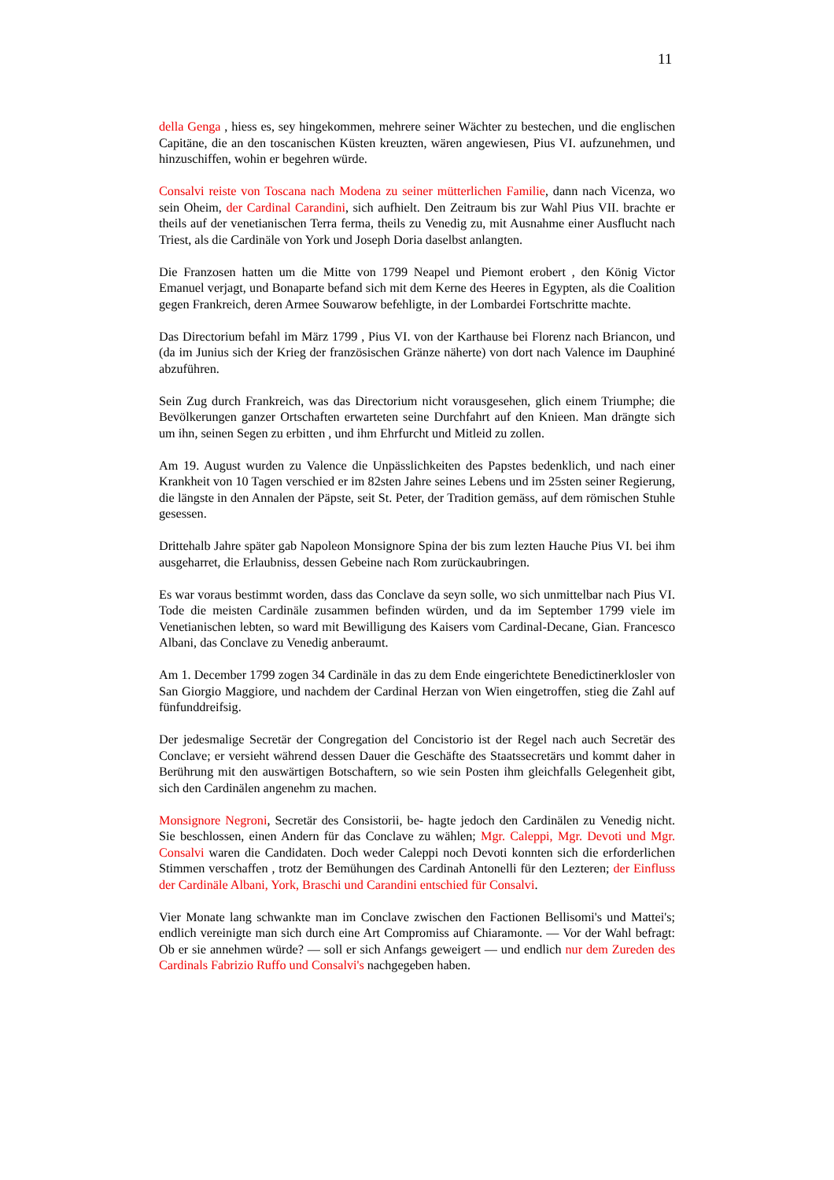11
della Genga , hiess es, sey hingekommen, mehrere seiner Wächter zu bestechen, und die englischen Capitäne, die an den toscanischen Küsten kreuzten, wären angewiesen, Pius VI. aufzunehmen, und hinzuschiffen, wohin er begehren würde.
Consalvi reiste von Toscana nach Modena zu seiner mütterlichen Familie, dann nach Vicenza, wo sein Oheim, der Cardinal Carandini, sich aufhielt. Den Zeitraum bis zur Wahl Pius VII. brachte er theils auf der venetianischen Terra ferma, theils zu Venedig zu, mit Ausnahme einer Ausflucht nach Triest, als die Cardinäle von York und Joseph Doria daselbst anlangten.
Die Franzosen hatten um die Mitte von 1799 Neapel und Piemont erobert , den König Victor Emanuel verjagt, und Bonaparte befand sich mit dem Kerne des Heeres in Egypten, als die Coalition gegen Frankreich, deren Armee Souwarow befehligte, in der Lombardei Fortschritte machte.
Das Directorium befahl im März 1799 , Pius VI. von der Karthause bei Florenz nach Briancon, und (da im Junius sich der Krieg der französischen Gränze näherte) von dort nach Valence im Dauphiné abzuführen.
Sein Zug durch Frankreich, was das Directorium nicht vorausgesehen, glich einem Triumphe; die Bevölkerungen ganzer Ortschaften erwarteten seine Durchfahrt auf den Knieen. Man drängte sich um ihn, seinen Segen zu erbitten , und ihm Ehrfurcht und Mitleid zu zollen.
Am 19. August wurden zu Valence die Unpässlichkeiten des Papstes bedenklich, und nach einer Krankheit von 10 Tagen verschied er im 82sten Jahre seines Lebens und im 25sten seiner Regierung, die längste in den Annalen der Päpste, seit St. Peter, der Tradition gemäss, auf dem römischen Stuhle gesessen.
Drittehalb Jahre später gab Napoleon Monsignore Spina der bis zum lezten Hauche Pius VI. bei ihm ausgeharret, die Erlaubniss, dessen Gebeine nach Rom zurückaubringen.
Es war voraus bestimmt worden, dass das Conclave da seyn solle, wo sich unmittelbar nach Pius VI. Tode die meisten Cardinäle zusammen befinden würden, und da im September 1799 viele im Venetianischen lebten, so ward mit Bewilligung des Kaisers vom Cardinal-Decane, Gian. Francesco Albani, das Conclave zu Venedig anberaumt.
Am 1. December 1799 zogen 34 Cardinäle in das zu dem Ende eingerichtete Benedictinerklosler von San Giorgio Maggiore, und nachdem der Cardinal Herzan von Wien eingetroffen, stieg die Zahl auf fünfunddreifsig.
Der jedesmalige Secretär der Congregation del Concistorio ist der Regel nach auch Secretär des Conclave; er versieht während dessen Dauer die Geschäfte des Staatssecretärs und kommt daher in Berührung mit den auswärtigen Botschaftern, so wie sein Posten ihm gleichfalls Gelegenheit gibt, sich den Cardinälen angenehm zu machen.
Monsignore Negroni, Secretär des Consistorii, be- hagte jedoch den Cardinälen zu Venedig nicht. Sie beschlossen, einen Andern für das Conclave zu wählen; Mgr. Caleppi, Mgr. Devoti und Mgr. Consalvi waren die Candidaten. Doch weder Caleppi noch Devoti konnten sich die erforderlichen Stimmen verschaffen , trotz der Bemühungen des Cardinah Antonelli für den Lezteren; der Einfluss der Cardinäle Albani, York, Braschi und Carandini entschied für Consalvi.
Vier Monate lang schwankte man im Conclave zwischen den Factionen Bellisomi's und Mattei's; endlich vereinigte man sich durch eine Art Compromiss auf Chiaramonte. — Vor der Wahl befragt: Ob er sie annehmen würde? — soll er sich Anfangs geweigert — und endlich nur dem Zureden des Cardinals Fabrizio Ruffo und Consalvi's nachgegeben haben.